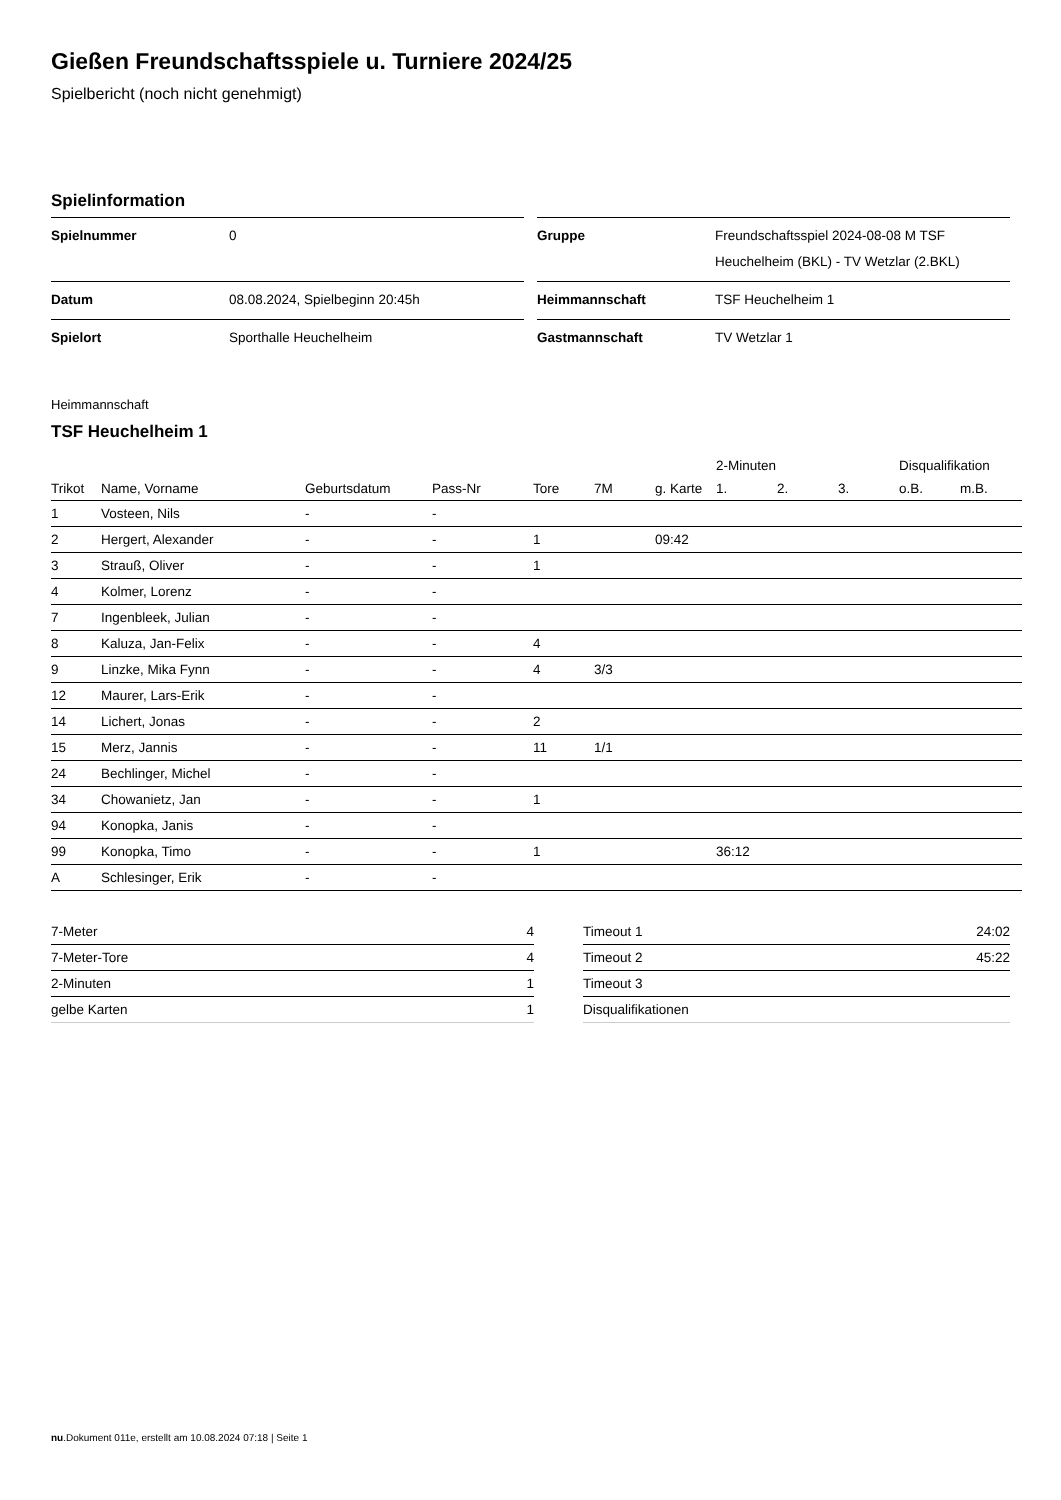Gießen Freundschaftsspiele u. Turniere 2024/25
Spielbericht (noch nicht genehmigt)
Spielinformation
| Spielnummer | 0 |
| Datum | 08.08.2024, Spielbeginn 20:45h |
| Spielort | Sporthalle Heuchelheim |
| Gruppe | Freundschaftsspiel 2024-08-08 M TSF Heuchelheim (BKL) - TV Wetzlar (2.BKL) |
| Heimmannschaft | TSF Heuchelheim 1 |
| Gastmannschaft | TV Wetzlar 1 |
Heimmannschaft
TSF Heuchelheim 1
| | | | | | | | 2-Minuten | | | Disqualifikation | |
| --- | --- | --- | --- | --- | --- | --- | --- | --- | --- | --- | --- |
| Trikot | Name, Vorname | Geburtsdatum | Pass-Nr | Tore | 7M | g. Karte | 1. | 2. | 3. | o.B. | m.B. |
| 1 | Vosteen, Nils | - | - | | | | | | | | |
| 2 | Hergert, Alexander | - | - | 1 | | 09:42 | | | | | |
| 3 | Strauß, Oliver | - | - | 1 | | | | | | | |
| 4 | Kolmer, Lorenz | - | - | | | | | | | | |
| 7 | Ingenbleek, Julian | - | - | | | | | | | | |
| 8 | Kaluza, Jan-Felix | - | - | 4 | | | | | | | |
| 9 | Linzke, Mika Fynn | - | - | 4 | 3/3 | | | | | | |
| 12 | Maurer, Lars-Erik | - | - | | | | | | | | |
| 14 | Lichert, Jonas | - | - | 2 | | | | | | | |
| 15 | Merz, Jannis | - | - | 11 | 1/1 | | | | | | |
| 24 | Bechlinger, Michel | - | - | | | | | | | | |
| 34 | Chowanietz, Jan | - | - | 1 | | | | | | | |
| 94 | Konopka, Janis | - | - | | | | | | | | |
| 99 | Konopka, Timo | - | - | 1 | | | 36:12 | | | | |
| A | Schlesinger, Erik | - | - | | | | | | | | |
| 7-Meter | 4 |
| 7-Meter-Tore | 4 |
| 2-Minuten | 1 |
| gelbe Karten | 1 |
| Timeout 1 | 24:02 |
| Timeout 2 | 45:22 |
| Timeout 3 | |
| Disqualifikationen | |
nu.Dokument 011e, erstellt am 10.08.2024 07:18 | Seite 1